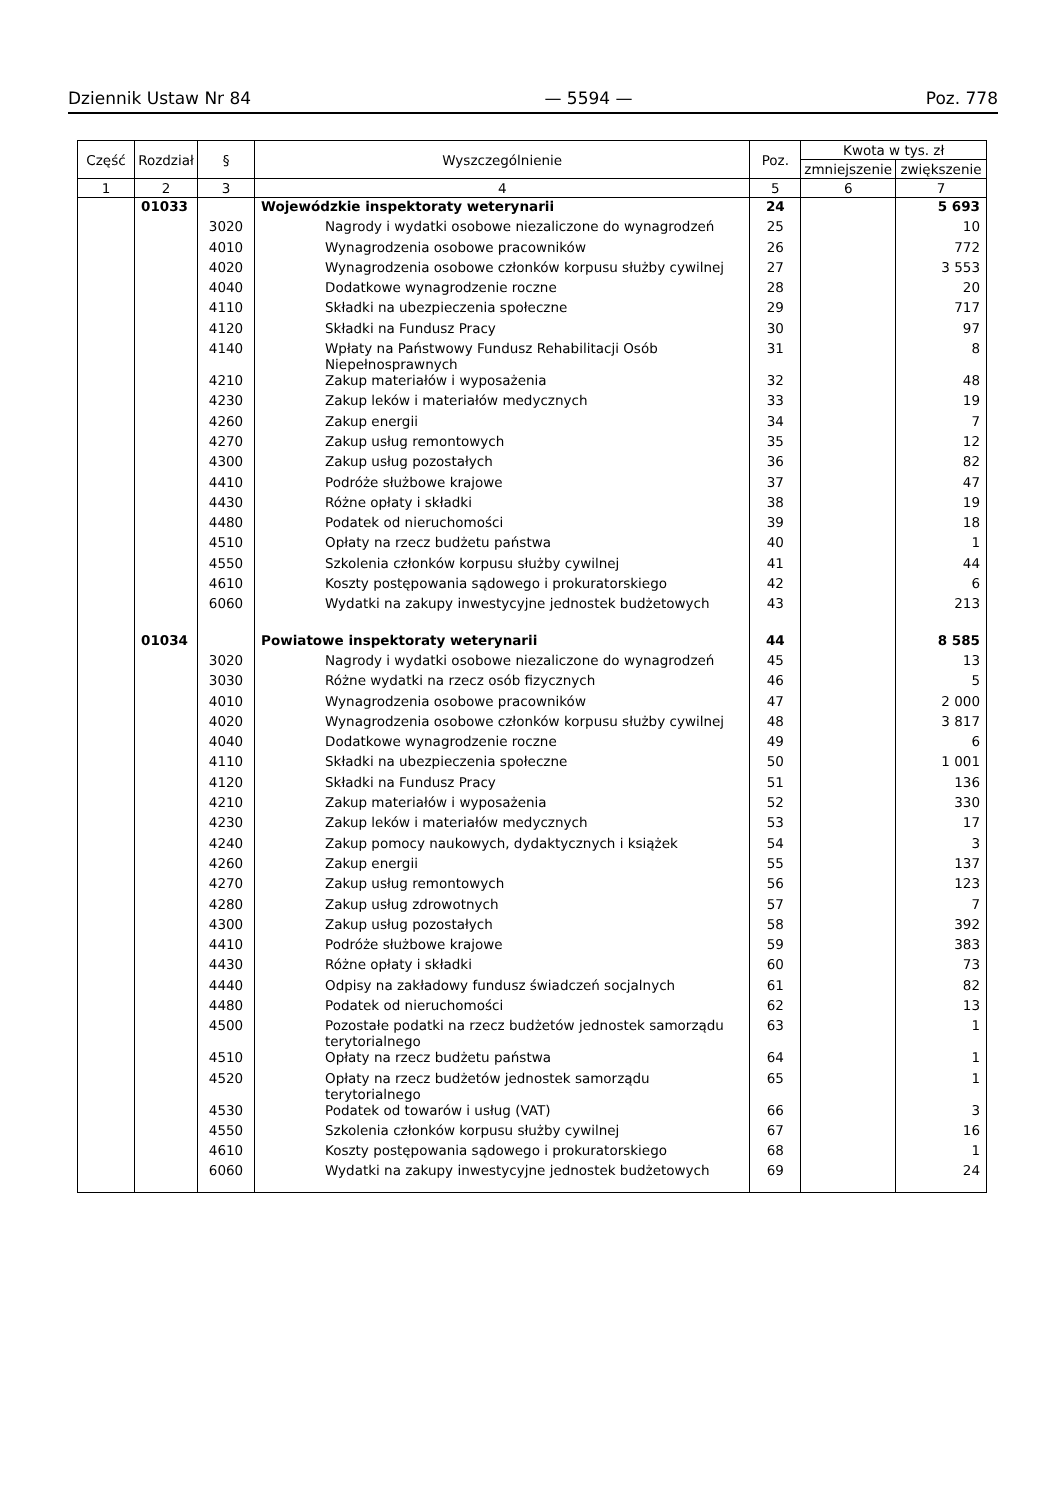Dziennik Ustaw Nr 84 — 5594 — Poz. 778
| Część | Rozdział | § | Wyszczególnienie | Poz. | Kwota w tys. zł | |
| --- | --- | --- | --- | --- | --- | --- |
| | | | | | zmniejszenie | zwiększenie |
| 1 | 2 | 3 | 4 | 5 | 6 | 7 |
| | 01033 | | Wojewódzkie inspektoraty weterynarii | 24 | | 5 693 |
| | | 3020 | Nagrody i wydatki osobowe niezaliczone do wynagrodzeń | 25 | | 10 |
| | | 4010 | Wynagrodzenia osobowe pracowników | 26 | | 772 |
| | | 4020 | Wynagrodzenia osobowe członków korpusu służby cywilnej | 27 | | 3 553 |
| | | 4040 | Dodatkowe wynagrodzenie roczne | 28 | | 20 |
| | | 4110 | Składki na ubezpieczenia społeczne | 29 | | 717 |
| | | 4120 | Składki na Fundusz Pracy | 30 | | 97 |
| | | 4140 | Wpłaty na Państwowy Fundusz Rehabilitacji Osób Niepełnosprawnych | 31 | | 8 |
| | | 4210 | Zakup materiałów i wyposażenia | 32 | | 48 |
| | | 4230 | Zakup leków i materiałów medycznych | 33 | | 19 |
| | | 4260 | Zakup energii | 34 | | 7 |
| | | 4270 | Zakup usług remontowych | 35 | | 12 |
| | | 4300 | Zakup usług pozostałych | 36 | | 82 |
| | | 4410 | Podróże służbowe krajowe | 37 | | 47 |
| | | 4430 | Różne opłaty i składki | 38 | | 19 |
| | | 4480 | Podatek od nieruchomości | 39 | | 18 |
| | | 4510 | Opłaty na rzecz budżetu państwa | 40 | | 1 |
| | | 4550 | Szkolenia członków korpusu służby cywilnej | 41 | | 44 |
| | | 4610 | Koszty postępowania sądowego i prokuratorskiego | 42 | | 6 |
| | | 6060 | Wydatki na zakupy inwestycyjne jednostek budżetowych | 43 | | 213 |
| | 01034 | | Powiatowe inspektoraty weterynarii | 44 | | 8 585 |
| | | 3020 | Nagrody i wydatki osobowe niezaliczone do wynagrodzeń | 45 | | 13 |
| | | 3030 | Różne wydatki na rzecz osób fizycznych | 46 | | 5 |
| | | 4010 | Wynagrodzenia osobowe pracowników | 47 | | 2 000 |
| | | 4020 | Wynagrodzenia osobowe członków korpusu służby cywilnej | 48 | | 3 817 |
| | | 4040 | Dodatkowe wynagrodzenie roczne | 49 | | 6 |
| | | 4110 | Składki na ubezpieczenia społeczne | 50 | | 1 001 |
| | | 4120 | Składki na Fundusz Pracy | 51 | | 136 |
| | | 4210 | Zakup materiałów i wyposażenia | 52 | | 330 |
| | | 4230 | Zakup leków i materiałów medycznych | 53 | | 17 |
| | | 4240 | Zakup pomocy naukowych, dydaktycznych i książek | 54 | | 3 |
| | | 4260 | Zakup energii | 55 | | 137 |
| | | 4270 | Zakup usług remontowych | 56 | | 123 |
| | | 4280 | Zakup usług zdrowotnych | 57 | | 7 |
| | | 4300 | Zakup usług pozostałych | 58 | | 392 |
| | | 4410 | Podróże służbowe krajowe | 59 | | 383 |
| | | 4430 | Różne opłaty i składki | 60 | | 73 |
| | | 4440 | Odpisy na zakładowy fundusz świadczeń socjalnych | 61 | | 82 |
| | | 4480 | Podatek od nieruchomości | 62 | | 13 |
| | | 4500 | Pozostałe podatki na rzecz budżetów jednostek samorządu terytorialnego | 63 | | 1 |
| | | 4510 | Opłaty na rzecz budżetu państwa | 64 | | 1 |
| | | 4520 | Opłaty na rzecz budżetów jednostek samorządu terytorialnego | 65 | | 1 |
| | | 4530 | Podatek od towarów i usług (VAT) | 66 | | 3 |
| | | 4550 | Szkolenia członków korpusu służby cywilnej | 67 | | 16 |
| | | 4610 | Koszty postępowania sądowego i prokuratorskiego | 68 | | 1 |
| | | 6060 | Wydatki na zakupy inwestycyjne jednostek budżetowych | 69 | | 24 |